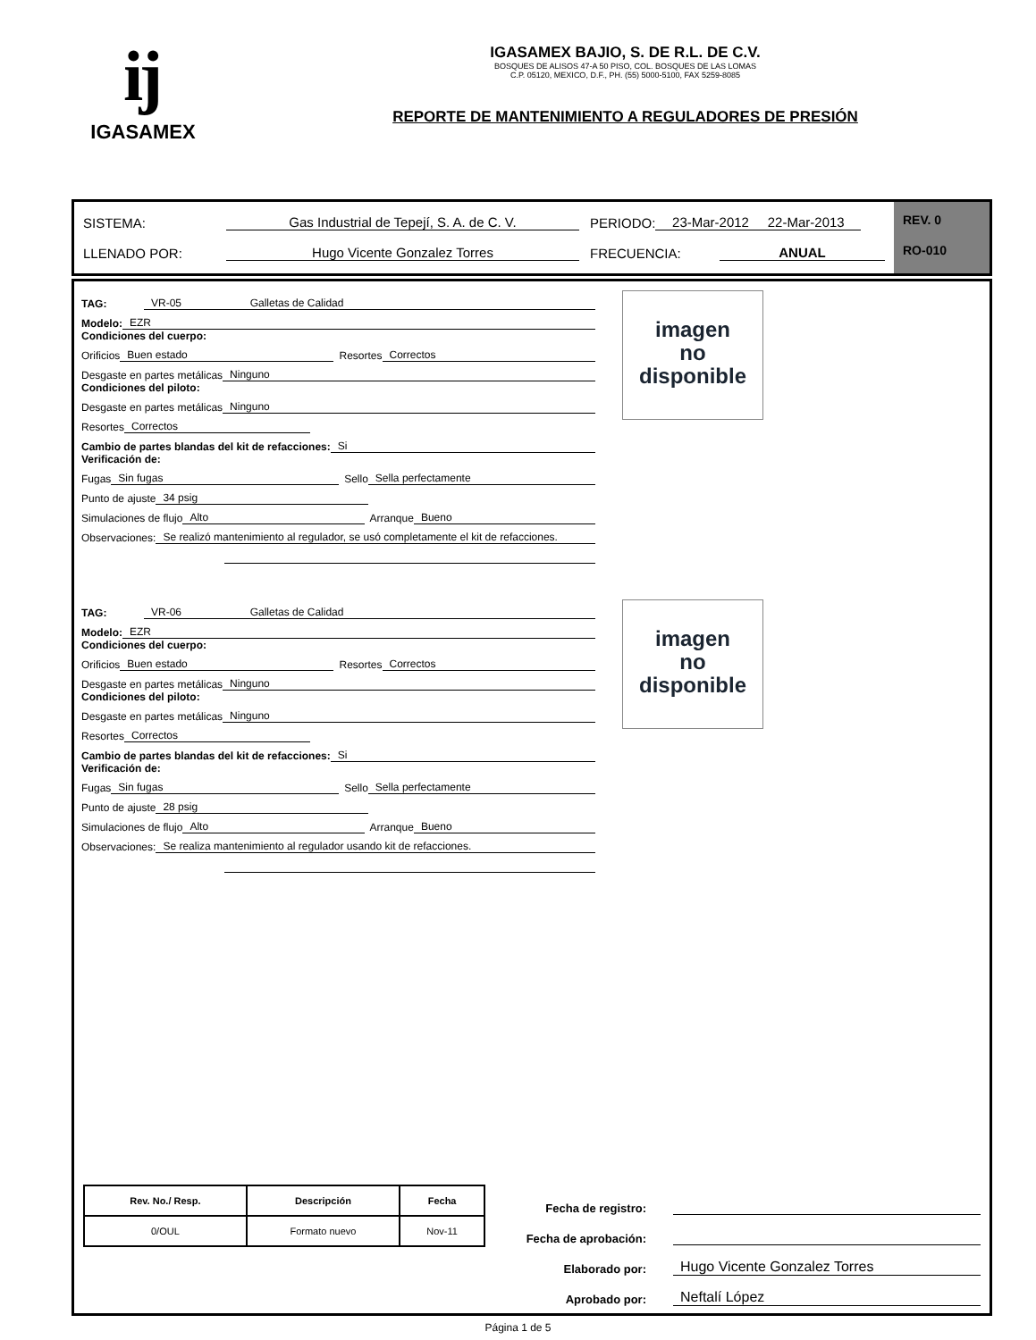ĳ
IGASAMEX
IGASAMEX BAJIO, S. DE R.L. DE C.V.
BOSQUES DE ALISOS 47-A 50 PISO, COL. BOSQUES DE LAS LOMAS
C.P. 05120, MEXICO, D.F., PH. (55) 5000-5100, FAX 5259-8085
REPORTE DE MANTENIMIENTO A REGULADORES DE PRESIÓN
SISTEMA: Gas Industrial de Tepejí, S. A. de C. V. PERIODO: 23-Mar-2012 22-Mar-2013
LLENADO POR: Hugo Vicente Gonzalez Torres FRECUENCIA: ANUAL
REV. 0
RO-010
TAG: VR-05 Galletas de Calidad
Modelo: EZR
Condiciones del cuerpo:
Orificios Buen estado Resortes Correctos
Desgaste en partes metálicas Ninguno
Condiciones del piloto:
Desgaste en partes metálicas Ninguno
Resortes Correctos
Cambio de partes blandas del kit de refacciones: Si
Verificación de:
Fugas Sin fugas Sello Sella perfectamente
Punto de ajuste 34 psig
Simulaciones de flujo Alto Arranque Bueno
Observaciones: Se realizó mantenimiento al regulador, se usó completamente el kit de refacciones.
imagen
no
disponible
TAG: VR-06 Galletas de Calidad
Modelo: EZR
Condiciones del cuerpo:
Orificios Buen estado Resortes Correctos
Desgaste en partes metálicas Ninguno
Condiciones del piloto:
Desgaste en partes metálicas Ninguno
Resortes Correctos
Cambio de partes blandas del kit de refacciones: Si
Verificación de:
Fugas Sin fugas Sello Sella perfectamente
Punto de ajuste 28 psig
Simulaciones de flujo Alto Arranque Bueno
Observaciones: Se realiza mantenimiento al regulador usando kit de refacciones.
imagen
no
disponible
| Rev. No./ Resp. | Descripción | Fecha |
| --- | --- | --- |
| 0/OUL | Formato nuevo | Nov-11 |
Fecha de registro:
Fecha de aprobación:
Elaborado por: Hugo Vicente Gonzalez Torres
Aprobado por: Neftalí López
Página 1 de 5